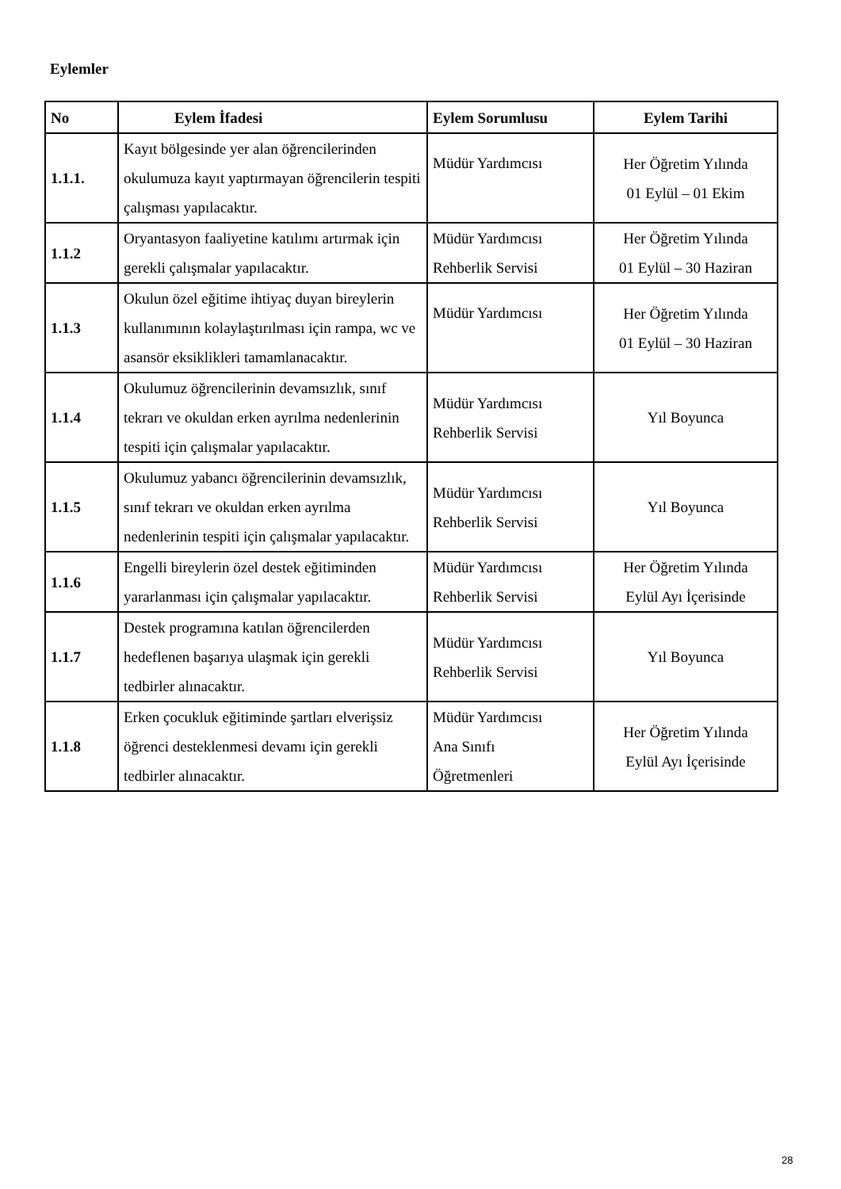Eylemler
| No | Eylem İfadesi | Eylem Sorumlusu | Eylem Tarihi |
| --- | --- | --- | --- |
| 1.1.1. | Kayıt bölgesinde yer alan öğrencilerinden okulumuza kayıt yaptırmayan öğrencilerin tespiti çalışması yapılacaktır. | Müdür Yardımcısı | Her Öğretim Yılında 01 Eylül – 01 Ekim |
| 1.1.2 | Oryantasyon faaliyetine katılımı artırmak için gerekli çalışmalar yapılacaktır. | Müdür Yardımcısı Rehberlik Servisi | Her Öğretim Yılında 01 Eylül – 30 Haziran |
| 1.1.3 | Okulun özel eğitime ihtiyaç duyan bireylerin kullanımının kolaylaştırılması için rampa, wc ve asansör eksiklikleri tamamlanacaktır. | Müdür Yardımcısı | Her Öğretim Yılında 01 Eylül – 30 Haziran |
| 1.1.4 | Okulumuz öğrencilerinin devamsızlık, sınıf tekrarı ve okuldan erken ayrılma nedenlerinin tespiti için çalışmalar yapılacaktır. | Müdür Yardımcısı Rehberlik Servisi | Yıl Boyunca |
| 1.1.5 | Okulumuz yabancı öğrencilerinin devamsızlık, sınıf tekrarı ve okuldan erken ayrılma nedenlerinin tespiti için çalışmalar yapılacaktır. | Müdür Yardımcısı Rehberlik Servisi | Yıl Boyunca |
| 1.1.6 | Engelli bireylerin özel destek eğitiminden yararlanması için çalışmalar yapılacaktır. | Müdür Yardımcısı Rehberlik Servisi | Her Öğretim Yılında Eylül Ayı İçerisinde |
| 1.1.7 | Destek programına katılan öğrencilerden hedeflenen başarıya ulaşmak için gerekli tedbirler alınacaktır. | Müdür Yardımcısı Rehberlik Servisi | Yıl Boyunca |
| 1.1.8 | Erken çocukluk eğitiminde şartları elverişsiz öğrenci desteklenmesi devamı için gerekli tedbirler alınacaktır. | Müdür Yardımcısı Ana Sınıfı Öğretmenleri | Her Öğretim Yılında Eylül Ayı İçerisinde |
28